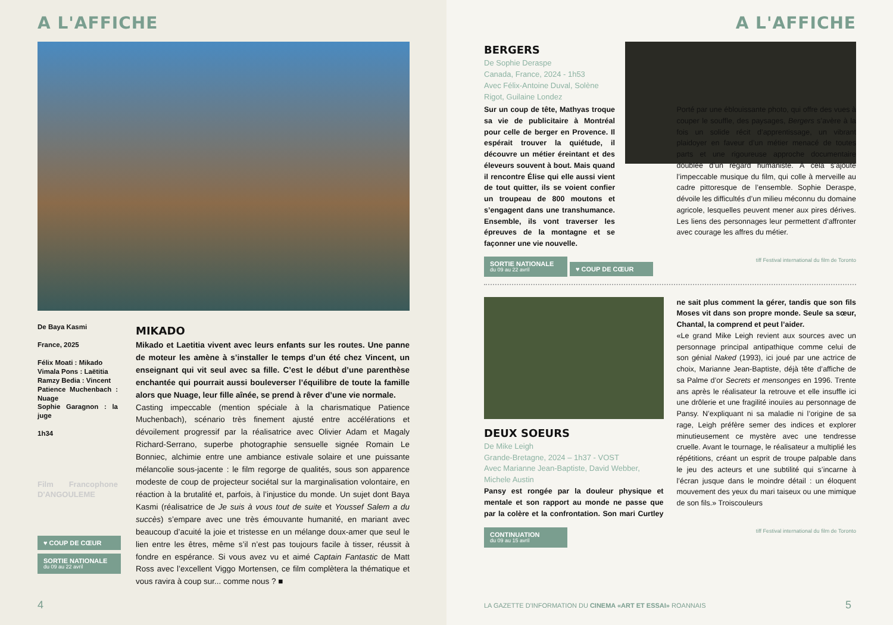A L'AFFICHE
De Baya Kasmi
France, 2025
Félix Moati : Mikado
Vimala Pons : Laëtitia
Ramzy Bedia : Vincent
Patience Muchenbach : Nuage
Sophie Garagnon : la juge
1h34
Film Francophone D'ANGOULEME
♥ COUP DE CŒUR
SORTIE NATIONALE du 09 au 22 avril
MIKADO
Mikado et Laetitia vivent avec leurs enfants sur les routes. Une panne de moteur les amène à s’installer le temps d’un été chez Vincent, un enseignant qui vit seul avec sa fille. C’est le début d’une parenthèse enchantée qui pourrait aussi bouleverser l’équilibre de toute la famille alors que Nuage, leur fille aînée, se prend à rêver d’une vie normale.
Casting impeccable (mention spéciale à la charismatique Patience Muchenbach), scénario très finement ajusté entre accélérations et dévoilement progressif par la réalisatrice avec Olivier Adam et Magaly Richard-Serrano, superbe photographie sensuelle signée Romain Le Bonniec, alchimie entre une ambiance estivale solaire et une puissante mélancolie sous-jacente : le film regorge de qualités, sous son apparence modeste de coup de projecteur sociétal sur la marginalisation volontaire, en réaction à la brutalité et, parfois, à l’injustice du monde. Un sujet dont Baya Kasmi (réalisatrice de Je suis à vous tout de suite et Youssef Salem a du succès) s’empare avec une très émouvante humanité, en mariant avec beaucoup d’acuité la joie et tristesse en un mélange doux-amer que seul le lien entre les êtres, même s’il n’est pas toujours facile à tisser, réussit à fondre en espérance. Si vous avez vu et aimé Captain Fantastic de Matt Ross avec l’excellent Viggo Mortensen, ce film complètera la thématique et vous ravira à coup sur... comme nous ? ■
4
A L'AFFICHE
BERGERS
De Sophie Deraspe
Canada, France, 2024 - 1h53
Avec Félix-Antoine Duval, Solène Rigot, Guilaine Londez
Sur un coup de tête, Mathyas troque sa vie de publicitaire à Montréal pour celle de berger en Provence. Il espérait trouver la quiétude, il découvre un métier éreintant et des éleveurs souvent à bout. Mais quand il rencontre Élise qui elle aussi vient de tout quitter, ils se voient confier un troupeau de 800 moutons et s’engagent dans une transhumance. Ensemble, ils vont traverser les épreuves de la montagne et se façonner une vie nouvelle.
Porté par une éblouissante photo, qui offre des vues à couper le souffle, des paysages, Bergers s’avère à la fois un solide récit d’apprentissage, un vibrant plaidoyer en faveur d’un métier menacé de toutes parts et une rigoureuse approche documentaire doublée d’un regard humaniste. À cela s’ajoute l’impeccable musique du film, qui colle à merveille au cadre pittoresque de l’ensemble. Sophie Deraspe, dévoile les difficultés d’un milieu méconnu du domaine agricole, lesquelles peuvent mener aux pires dérives. Les liens des personnages leur permettent d’affronter avec courage les affres du métier.
SORTIE NATIONALE du 09 au 22 avril ♥ COUP DE CŒUR tiff Festival international du film de Toronto
DEUX SOEURS
De Mike Leigh
Grande-Bretagne, 2024 – 1h37 - VOST
Avec Marianne Jean-Baptiste, David Webber, Michele Austin
Pansy est rongée par la douleur physique et mentale et son rapport au monde ne passe que par la colère et la confrontation. Son mari Curtley ne sait plus comment la gérer, tandis que son fils Moses vit dans son propre monde. Seule sa sœur, Chantal, la comprend et peut l’aider.
«Le grand Mike Leigh revient aux sources avec un personnage principal antipathique comme celui de son génial Naked (1993), ici joué par une actrice de choix, Marianne Jean-Baptiste, déjà tête d’affiche de sa Palme d’or Secrets et mensonges en 1996. Trente ans après le réalisateur la retrouve et elle insuffle ici une drôlerie et une fragilité inouïes au personnage de Pansy. N’expliquant ni sa maladie ni l’origine de sa rage, Leigh préfère semer des indices et explorer minutieusement ce mystère avec une tendresse cruelle. Avant le tournage, le réalisateur a multiplié les répétitions, créant un esprit de troupe palpable dans le jeu des acteurs et une subtilité qui s’incarne à l’écran jusque dans le moindre détail : un éloquent mouvement des yeux du mari taiseux ou une mimique de son fils.» Troiscouleurs
CONTINUATION du 09 au 15 avril tiff Festival international du film de Toronto
LA GAZETTE D'INFORMATION DU CINEMA «ART ET ESSAI» ROANNAIS
5